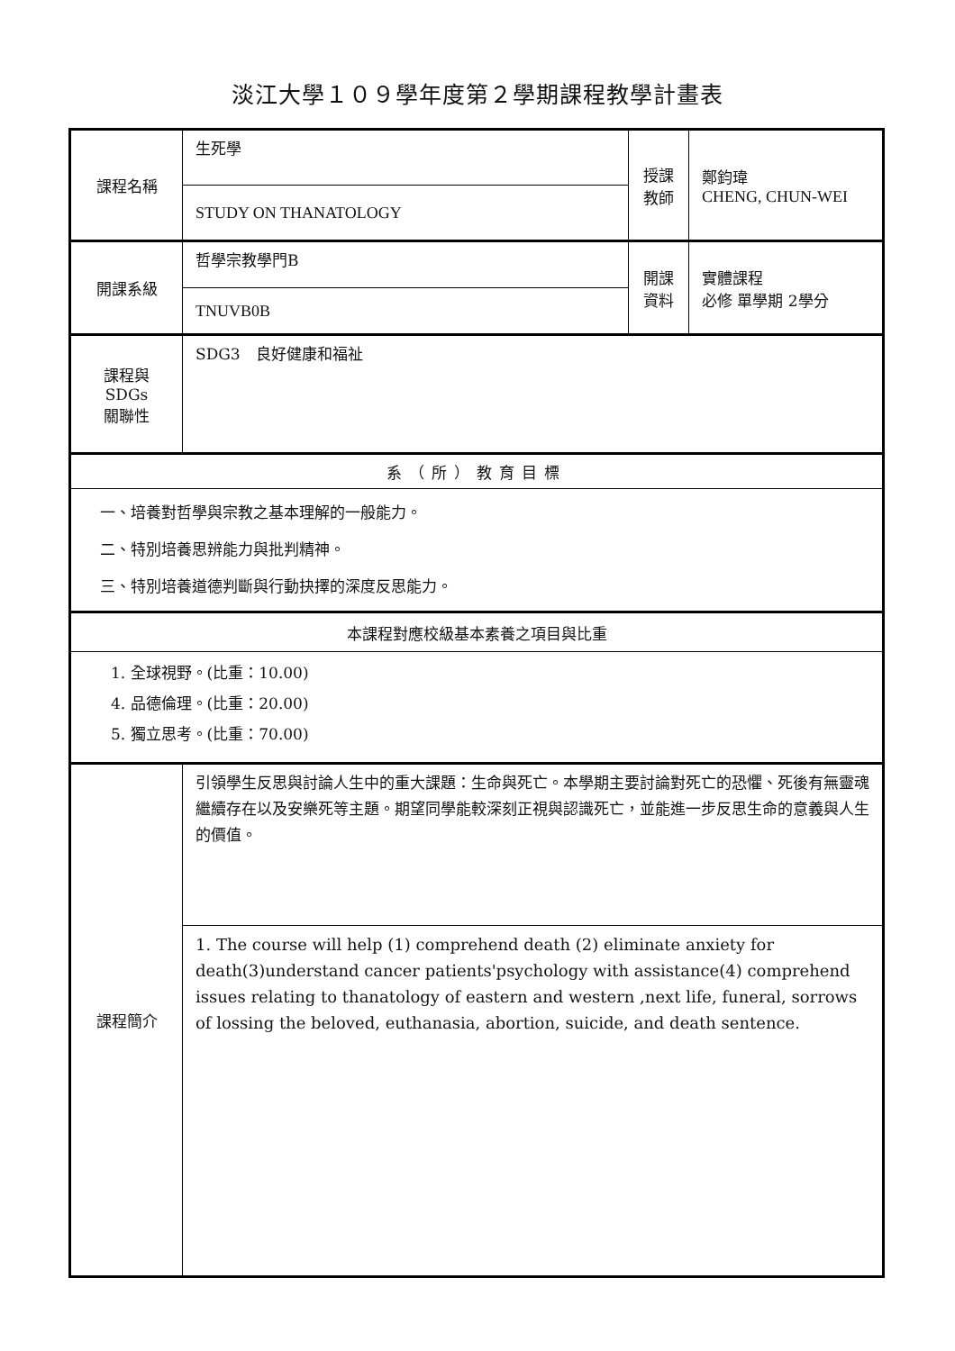淡江大學１０９學年度第２學期課程教學計畫表
| 課程名稱 | 生死學 | 授課 教師 | 鄭鈞瑋 CHENG, CHUN-WEI |
| | STUDY ON THANATOLOGY | | |
| 開課系級 | 哲學宗教學門B | 開課 資料 | 實體課程 必修 單學期 2學分 |
| | TNUVB0B | | |
| 課程與SDGs 關聯性 | SDG3 良好健康和福祉 | | |
| 系（所）教育目標 | | | |
| 一、培養對哲學與宗教之基本理解的一般能力。 二、特別培養思辨能力與批判精神。 三、特別培養道德判斷與行動抉擇的深度反思能力。 | | | |
| 本課程對應校級基本素養之項目與比重 | | | |
| 1. 全球視野。(比重：10.00) 4. 品德倫理。(比重：20.00) 5. 獨立思考。(比重：70.00) | | | |
| 課程簡介 | 引領學生反思與討論人生中的重大課題：生命與死亡。本學期主要討論對死亡的恐懼、死後有無靈魂繼續存在以及安樂死等主題。期望同學能較深刻正視與認識死亡，並能進一步反思生命的意義與人生的價值。 | | |
| | 1. The course will help (1) comprehend death (2) eliminate anxiety for death(3)understand cancer patients'psychology with assistance(4) comprehend issues relating to thanatology of eastern and western ,next life, funeral, sorrows of lossing the beloved, euthanasia, abortion, suicide, and death sentence. | | |